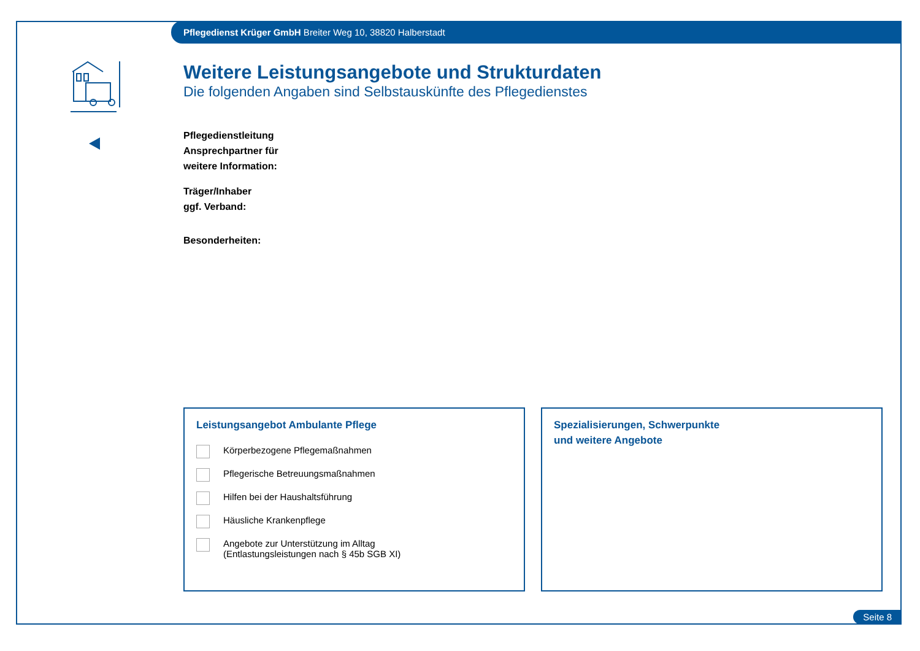Pflegedienst Krüger GmbH Breiter Weg 10, 38820 Halberstadt
Weitere Leistungsangebote und Strukturdaten
Die folgenden Angaben sind Selbstauskünfte des Pflegedienstes
Pflegedienstleitung
Ansprechpartner für
weitere Information:
Träger/Inhaber
ggf. Verband:
Besonderheiten:
Leistungsangebot Ambulante Pflege
Körperbezogene Pflegemaßnahmen
Pflegerische Betreuungsmaßnahmen
Hilfen bei der Haushaltsführung
Häusliche Krankenpflege
Angebote zur Unterstützung im Alltag
(Entlastungsleistungen nach § 45b SGB XI)
Spezialisierungen, Schwerpunkte
und weitere Angebote
Seite 8